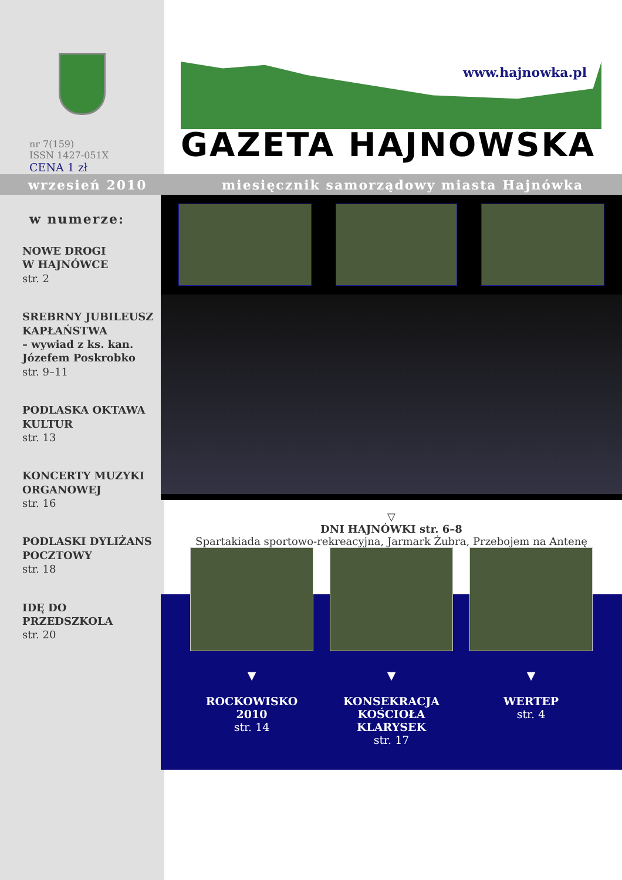nr 7(159)
ISSN 1427-051X
CENA 1 zł
www.hajnowka.pl
GAZETA HAJNOWSKA
wrzesień 2010 miesięcznik samorządowy miasta Hajnówka
w numerze:
NOWE DROGI
W HAJNÓWCE
str. 2
SREBRNY JUBILEUSZ
KAPŁAŃSTWA
– wywiad z ks. kan.
Józefem Poskrobko
str. 9–11
PODLASKA OKTAWA
KULTUR
str. 13
KONCERTY MUZYKI
ORGANOWEJ
str. 16
PODLASKI DYLIŻANS
POCZTOWY
str. 18
IDĘ DO PRZEDSZKOLA
str. 20
▽
DNI HAJNÓWKI str. 6–8
Spartakiada sportowo-rekreacyjna, Jarmark Żubra, Przebojem na Antenę
▼
ROCKOWISKO 2010
str. 14
▼
KONSEKRACJA
KOŚCIOŁA
KLARYSEK
str. 17
▼
WERTEP
str. 4